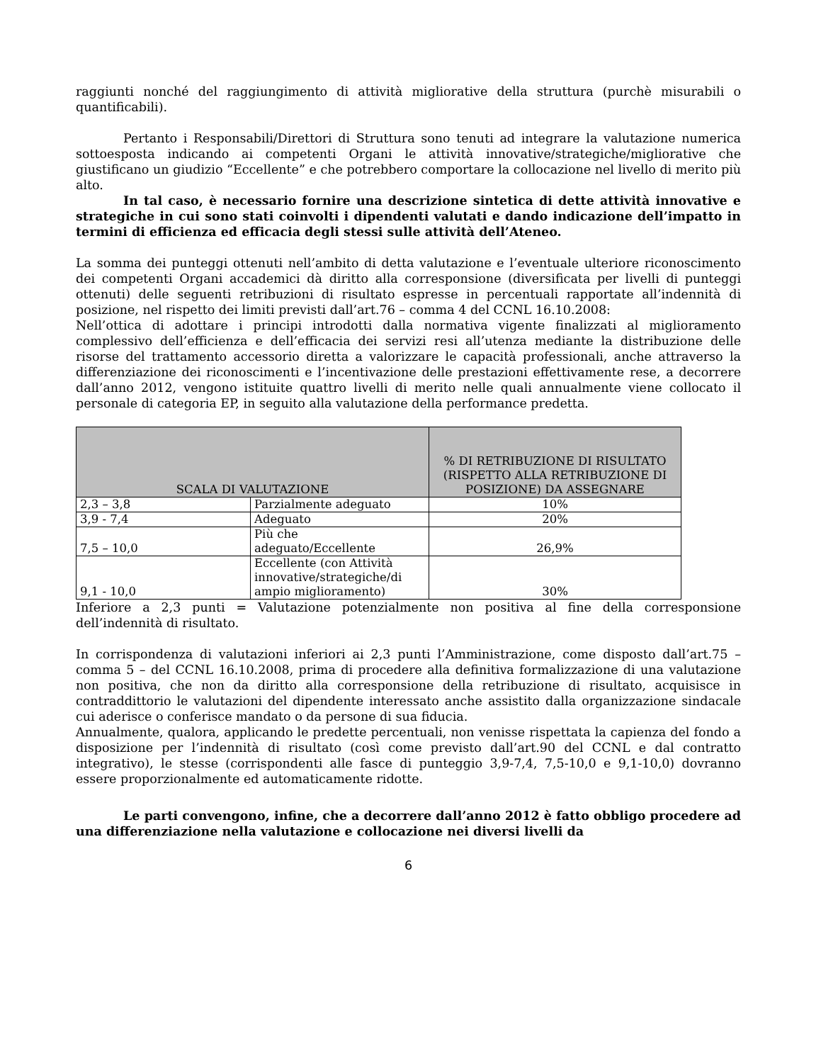raggiunti nonché del raggiungimento di attività migliorative della struttura (purchè misurabili o quantificabili).
Pertanto i Responsabili/Direttori di Struttura sono tenuti ad integrare la valutazione numerica sottoesposta indicando ai competenti Organi le attività innovative/strategiche/migliorative che giustificano un giudizio “Eccellente” e che potrebbero comportare la collocazione nel livello di merito più alto.
In tal caso, è necessario fornire una descrizione sintetica di dette attività innovative e strategiche in cui sono stati coinvolti i dipendenti valutati e dando indicazione dell’impatto in termini di efficienza ed efficacia degli stessi sulle attività dell’Ateneo.
La somma dei punteggi ottenuti nell’ambito di detta valutazione e l’eventuale ulteriore riconoscimento dei competenti Organi accademici dà diritto alla corresponsione (diversificata per livelli di punteggi ottenuti) delle seguenti retribuzioni di risultato espresse in percentuali rapportate all’indennità di posizione, nel rispetto dei limiti previsti dall’art.76 – comma 4 del CCNL 16.10.2008:
Nell’ottica di adottare i principi introdotti dalla normativa vigente finalizzati al miglioramento complessivo dell’efficienza e dell’efficacia dei servizi resi all’utenza mediante la distribuzione delle risorse del trattamento accessorio diretta a valorizzare le capacità professionali, anche attraverso la differenziazione dei riconoscimenti e l’incentivazione delle prestazioni effettivamente rese, a decorrere dall’anno 2012, vengono istituite quattro livelli di merito nelle quali annualmente viene collocato il personale di categoria EP, in seguito alla valutazione della performance predetta.
| SCALA DI VALUTAZIONE | | % DI RETRIBUZIONE DI RISULTATO (RISPETTO ALLA RETRIBUZIONE DI POSIZIONE) DA ASSEGNARE |
| --- | --- | --- |
| 2,3 – 3,8 | Parzialmente adeguato | 10% |
| 3,9 - 7,4 | Adeguato | 20% |
| 7,5 – 10,0 | Più che adeguato/Eccellente | 26,9% |
| 9,1 - 10,0 | Eccellente (con Attività innovative/strategiche/di ampio miglioramento) | 30% |
Inferiore a 2,3 punti = Valutazione potenzialmente non positiva al fine della corresponsione dell’indennità di risultato.
In corrispondenza di valutazioni inferiori ai 2,3 punti l’Amministrazione, come disposto dall’art.75 – comma 5 – del CCNL 16.10.2008, prima di procedere alla definitiva formalizzazione di una valutazione non positiva, che non da diritto alla corresponsione della retribuzione di risultato, acquisisce in contraddittorio le valutazioni del dipendente interessato anche assistito dalla organizzazione sindacale cui aderisce o conferisce mandato o da persone di sua fiducia.
Annualmente, qualora, applicando le predette percentuali, non venisse rispettata la capienza del fondo a disposizione per l’indennità di risultato (così come previsto dall’art.90 del CCNL e dal contratto integrativo), le stesse (corrispondenti alle fasce di punteggio 3,9-7,4, 7,5-10,0 e 9,1-10,0) dovranno essere proporzionalmente ed automaticamente ridotte.
Le parti convengono, infine, che a decorrere dall’anno 2012 è fatto obbligo procedere ad una differenziazione nella valutazione e collocazione nei diversi livelli da
6